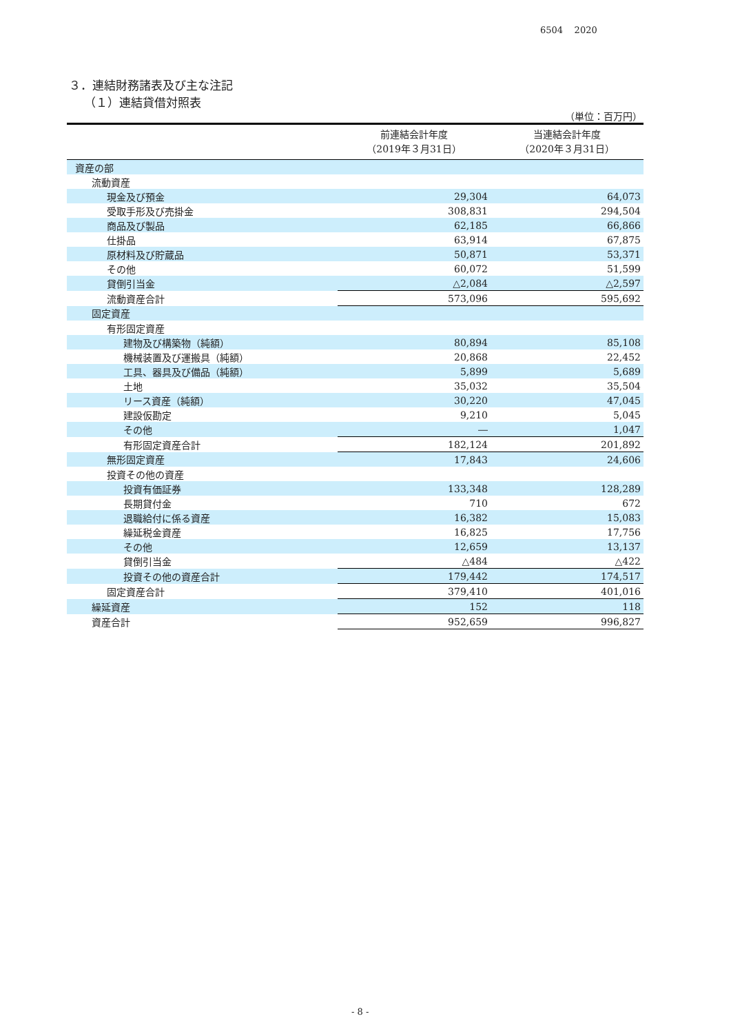6504 2020
３．連結財務諸表及び主な注記
（１）連結貸借対照表
（単位：百万円）
| | 前連結会計年度 （2019年３月31日） | 当連結会計年度 （2020年３月31日） |
| --- | --- | --- |
| 資産の部 | | |
| 流動資産 | | |
| 現金及び預金 | 29,304 | 64,073 |
| 受取手形及び売掛金 | 308,831 | 294,504 |
| 商品及び製品 | 62,185 | 66,866 |
| 仕掛品 | 63,914 | 67,875 |
| 原材料及び貯蔵品 | 50,871 | 53,371 |
| その他 | 60,072 | 51,599 |
| 貸倒引当金 | △2,084 | △2,597 |
| 流動資産合計 | 573,096 | 595,692 |
| 固定資産 | | |
| 有形固定資産 | | |
| 建物及び構築物（純額） | 80,894 | 85,108 |
| 機械装置及び運搬具（純額） | 20,868 | 22,452 |
| 工具、器具及び備品（純額） | 5,899 | 5,689 |
| 土地 | 35,032 | 35,504 |
| リース資産（純額） | 30,220 | 47,045 |
| 建設仮勘定 | 9,210 | 5,045 |
| その他 | ― | 1,047 |
| 有形固定資産合計 | 182,124 | 201,892 |
| 無形固定資産 | 17,843 | 24,606 |
| 投資その他の資産 | | |
| 投資有価証券 | 133,348 | 128,289 |
| 長期貸付金 | 710 | 672 |
| 退職給付に係る資産 | 16,382 | 15,083 |
| 繰延税金資産 | 16,825 | 17,756 |
| その他 | 12,659 | 13,137 |
| 貸倒引当金 | △484 | △422 |
| 投資その他の資産合計 | 179,442 | 174,517 |
| 固定資産合計 | 379,410 | 401,016 |
| 繰延資産 | 152 | 118 |
| 資産合計 | 952,659 | 996,827 |
- 8 -